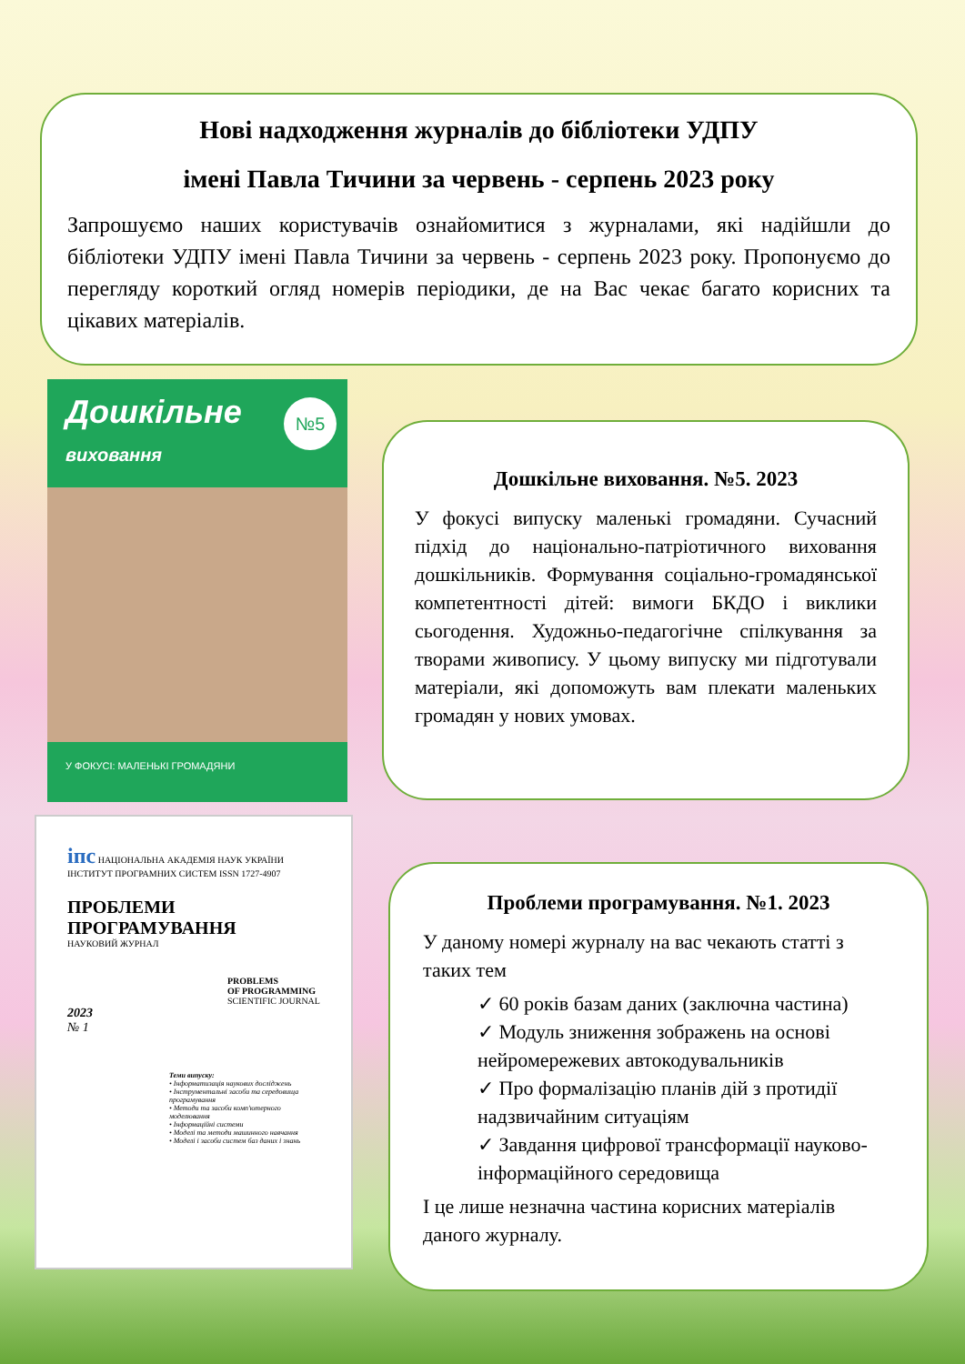Нові надходження журналів до бібліотеки УДПУ
імені Павла Тичини за червень - серпень 2023 року
Запрошуємо наших користувачів ознайомитися з журналами, які надійшли до бібліотеки УДПУ імені Павла Тичини за червень - серпень 2023 року. Пропонуємо до перегляду короткий огляд номерів періодики, де на Вас чекає багато корисних та цікавих матеріалів.
Дошкільне
виховання
№5
У ФОКУСІ: МАЛЕНЬКІ ГРОМАДЯНИ
іпс НАЦІОНАЛЬНА АКАДЕМІЯ НАУК УКРАЇНИ ІНСТИТУТ ПРОГРАМНИХ СИСТЕМ ISSN 1727-4907
ПРОБЛЕМИ
ПРОГРАМУВАННЯ
НАУКОВИЙ ЖУРНАЛ
PROBLEMS
OF PROGRAMMING
SCIENTIFIC JOURNAL
2023
№ 1
Теми випуску:
• Інформатизація наукових досліджень
• Інструментальні засоби та середовища програмування
• Методи та засоби комп'ютерного моделювання
• Інформаційні системи
• Моделі та методи машинного навчання
• Моделі і засоби систем баз даних і знань
Дошкільне виховання. №5. 2023
У фокусі випуску маленькі громадяни. Сучасний підхід до національно-патріотичного виховання дошкільників. Формування соціально-громадянської компетентності дітей: вимоги БКДО і виклики сьогодення. Художньо-педагогічне спілкування за творами живопису. У цьому випуску ми підготували матеріали, які допоможуть вам плекати маленьких громадян у нових умовах.
Проблеми програмування. №1. 2023
У даному номері журналу на вас чекають статті з таких тем
✓ 60 років базам даних (заключна частина)
✓ Модуль зниження зображень на основі нейромережевих автокодувальників
✓ Про формалізацію планів дій з протидії надзвичайним ситуаціям
✓ Завдання цифрової трансформації науково-інформаційного середовища
І це лише незначна частина корисних матеріалів даного журналу.